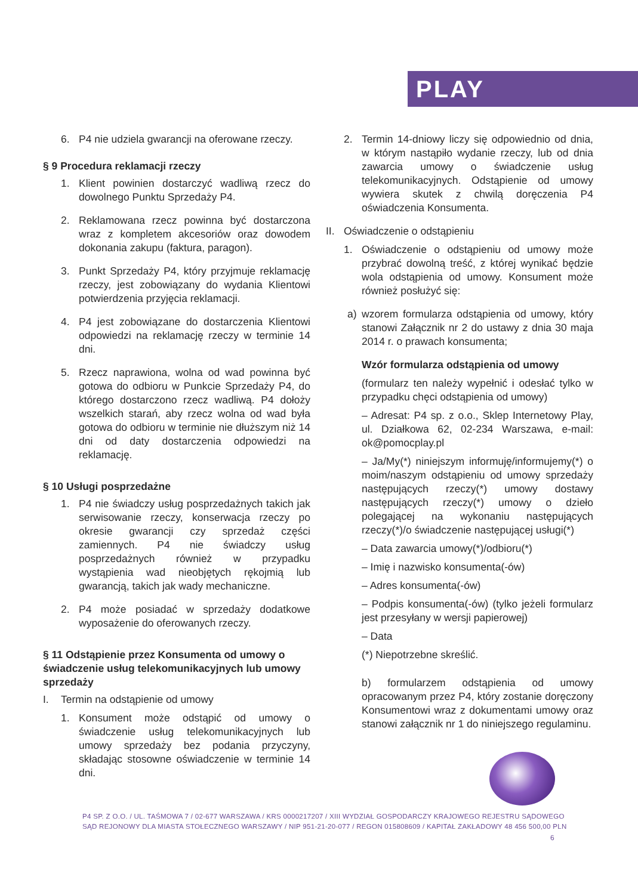PLAY
6. P4 nie udziela gwarancji na oferowane rzeczy.
§ 9 Procedura reklamacji rzeczy
1. Klient powinien dostarczyć wadliwą rzecz do dowolnego Punktu Sprzedaży P4.
2. Reklamowana rzecz powinna być dostarczona wraz z kompletem akcesoriów oraz dowodem dokonania zakupu (faktura, paragon).
3. Punkt Sprzedaży P4, który przyjmuje reklamację rzeczy, jest zobowiązany do wydania Klientowi potwierdzenia przyjęcia reklamacji.
4. P4 jest zobowiązane do dostarczenia Klientowi odpowiedzi na reklamację rzeczy w terminie 14 dni.
5. Rzecz naprawiona, wolna od wad powinna być gotowa do odbioru w Punkcie Sprzedaży P4, do którego dostarczono rzecz wadliwą. P4 dołoży wszelkich starań, aby rzecz wolna od wad była gotowa do odbioru w terminie nie dłuższym niż 14 dni od daty dostarczenia odpowiedzi na reklamację.
§ 10 Usługi posprzedażne
1. P4 nie świadczy usług posprzedażnych takich jak serwisowanie rzeczy, konserwacja rzeczy po okresie gwarancji czy sprzedaż części zamiennych. P4 nie świadczy usług posprzedażnych również w przypadku wystąpienia wad nieobjętych rękojmią lub gwarancją, takich jak wady mechaniczne.
2. P4 może posiadać w sprzedaży dodatkowe wyposażenie do oferowanych rzeczy.
§ 11 Odstąpienie przez Konsumenta od umowy o świadczenie usług telekomunikacyjnych lub umowy sprzedaży
I. Termin na odstąpienie od umowy
1. Konsument może odstąpić od umowy o świadczenie usług telekomunikacyjnych lub umowy sprzedaży bez podania przyczyny, składając stosowne oświadczenie w terminie 14 dni.
2. Termin 14-dniowy liczy się odpowiednio od dnia, w którym nastąpiło wydanie rzeczy, lub od dnia zawarcia umowy o świadczenie usług telekomunikacyjnych. Odstąpienie od umowy wywiera skutek z chwilą doręczenia P4 oświadczenia Konsumenta.
II. Oświadczenie o odstąpieniu
1. Oświadczenie o odstąpieniu od umowy może przybrać dowolną treść, z której wynikać będzie wola odstąpienia od umowy. Konsument może również posłużyć się:
a) wzorem formularza odstąpienia od umowy, który stanowi Załącznik nr 2 do ustawy z dnia 30 maja 2014 r. o prawach konsumenta;
Wzór formularza odstąpienia od umowy
(formularz ten należy wypełnić i odesłać tylko w przypadku chęci odstąpienia od umowy)
– Adresat: P4 sp. z o.o., Sklep Internetowy Play, ul. Działkowa 62, 02-234 Warszawa, e-mail: ok@pomocplay.pl
– Ja/My(*) niniejszym informuję/informujemy(*) o moim/naszym odstąpieniu od umowy sprzedaży następujących rzeczy(*) umowy dostawy następujących rzeczy(*) umowy o dzieło polegającej na wykonaniu następujących rzeczy(*)/o świadczenie następującej usługi(*)
– Data zawarcia umowy(*)/odbioru(*)
– Imię i nazwisko konsumenta(-ów)
– Adres konsumenta(-ów)
– Podpis konsumenta(-ów) (tylko jeżeli formularz jest przesyłany w wersji papierowej)
– Data
(*) Niepotrzebne skreślić.
b) formularzem odstąpienia od umowy opracowanym przez P4, który zostanie doręczony Konsumentowi wraz z dokumentami umowy oraz stanowi załącznik nr 1 do niniejszego regulaminu.
P4 SP. Z O.O. / UL. TAŚMOWA 7 / 02-677 WARSZAWA / KRS 0000217207 / XIII WYDZIAŁ GOSPODARCZY KRAJOWEGO REJESTRU SĄDOWEGO
SĄD REJONOWY DLA MIASTA STOŁECZNEGO WARSZAWY / NIP 951-21-20-077 / REGON 015808609 / KAPITAŁ ZAKŁADOWY 48 456 500,00 PLN
6